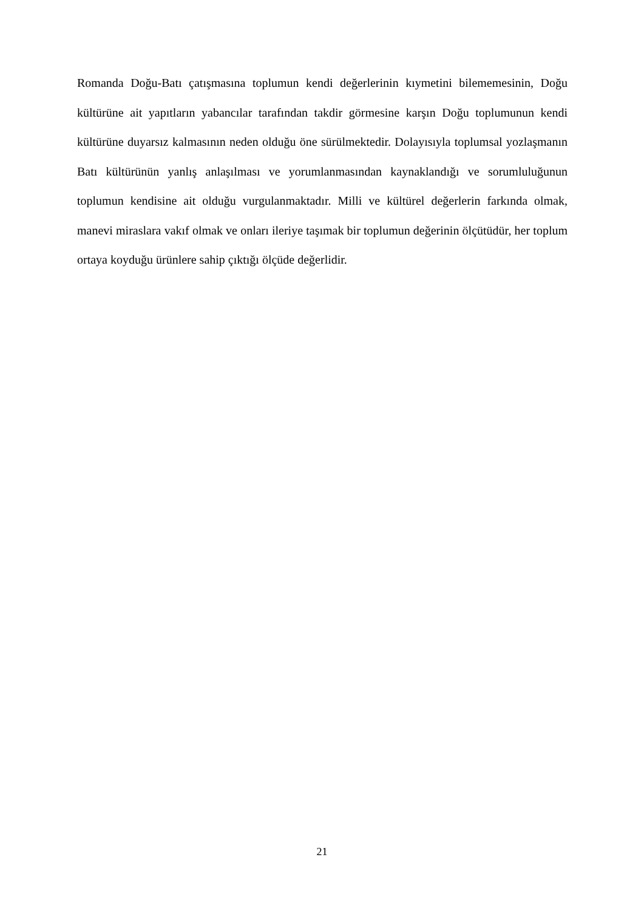Romanda Doğu-Batı çatışmasına toplumun kendi değerlerinin kıymetini bilememesinin, Doğu kültürüne ait yapıtların yabancılar tarafından takdir görmesine karşın Doğu toplumunun kendi kültürüne duyarsız kalmasının neden olduğu öne sürülmektedir. Dolayısıyla toplumsal yozlaşmanın Batı kültürünün yanlış anlaşılması ve yorumlanmasından kaynaklandığı ve sorumluluğunun toplumun kendisine ait olduğu vurgulanmaktadır. Milli ve kültürel değerlerin farkında olmak, manevi miraslara vakıf olmak ve onları ileriye taşımak bir toplumun değerinin ölçütüdür, her toplum ortaya koyduğu ürünlere sahip çıktığı ölçüde değerlidir.
21